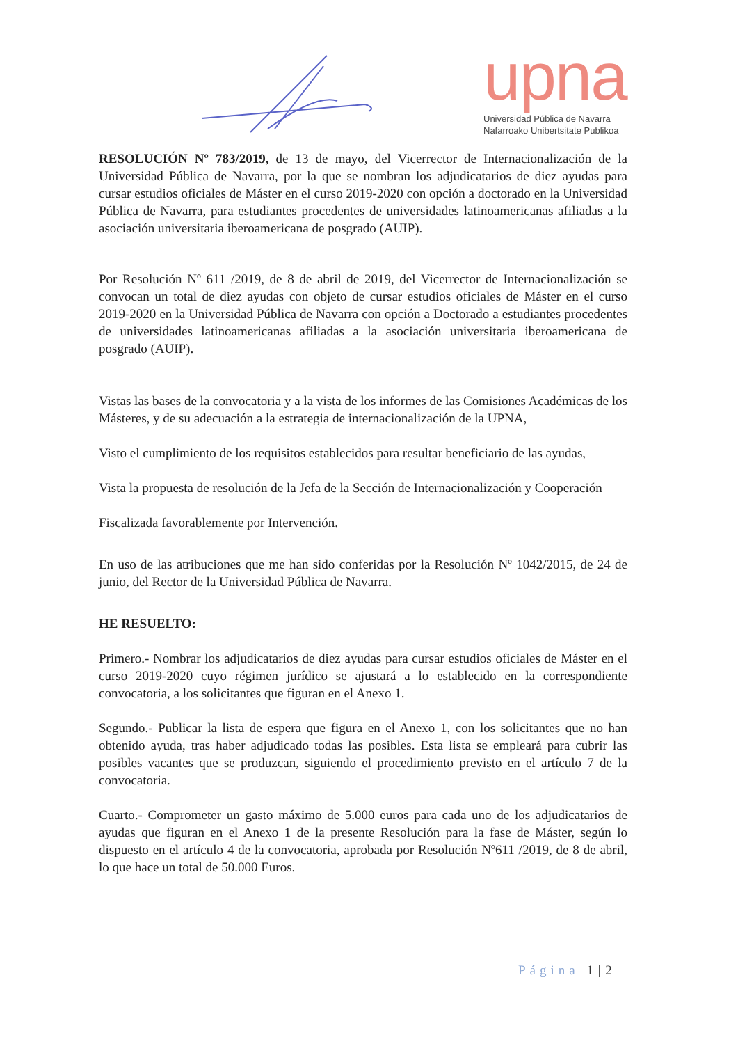upna
Universidad Pública de Navarra
Nafarroako Unibertsitate Publikoa
RESOLUCIÓN Nº 783/2019, de 13 de mayo, del Vicerrector de Internacionalización de la Universidad Pública de Navarra, por la que se nombran los adjudicatarios de diez ayudas para cursar estudios oficiales de Máster en el curso 2019-2020 con opción a doctorado en la Universidad Pública de Navarra, para estudiantes procedentes de universidades latinoamericanas afiliadas a la asociación universitaria iberoamericana de posgrado (AUIP).
Por Resolución Nº 611 /2019, de 8 de abril de 2019, del Vicerrector de Internacionalización se convocan un total de diez ayudas con objeto de cursar estudios oficiales de Máster en el curso 2019-2020 en la Universidad Pública de Navarra con opción a Doctorado a estudiantes procedentes de universidades latinoamericanas afiliadas a la asociación universitaria iberoamericana de posgrado (AUIP).
Vistas las bases de la convocatoria y a la vista de los informes de las Comisiones Académicas de los Másteres, y de su adecuación a la estrategia de internacionalización de la UPNA,
Visto el cumplimiento de los requisitos establecidos para resultar beneficiario de las ayudas,
Vista la propuesta de resolución de la Jefa de la Sección de Internacionalización y Cooperación
Fiscalizada favorablemente por Intervención.
En uso de las atribuciones que me han sido conferidas por la Resolución Nº 1042/2015, de 24 de junio, del Rector de la Universidad Pública de Navarra.
HE RESUELTO:
Primero.- Nombrar los adjudicatarios de diez ayudas para cursar estudios oficiales de Máster en el curso 2019-2020 cuyo régimen jurídico se ajustará a lo establecido en la correspondiente convocatoria, a los solicitantes que figuran en el Anexo 1.
Segundo.- Publicar la lista de espera que figura en el Anexo 1, con los solicitantes que no han obtenido ayuda, tras haber adjudicado todas las posibles. Esta lista se empleará para cubrir las posibles vacantes que se produzcan, siguiendo el procedimiento previsto en el artículo 7 de la convocatoria.
Cuarto.- Comprometer un gasto máximo de 5.000 euros para cada uno de los adjudicatarios de ayudas que figuran en el Anexo 1 de la presente Resolución para la fase de Máster, según lo dispuesto en el artículo 4 de la convocatoria, aprobada por Resolución Nº611 /2019, de 8 de abril, lo que hace un total de 50.000 Euros.
Página 1 | 2